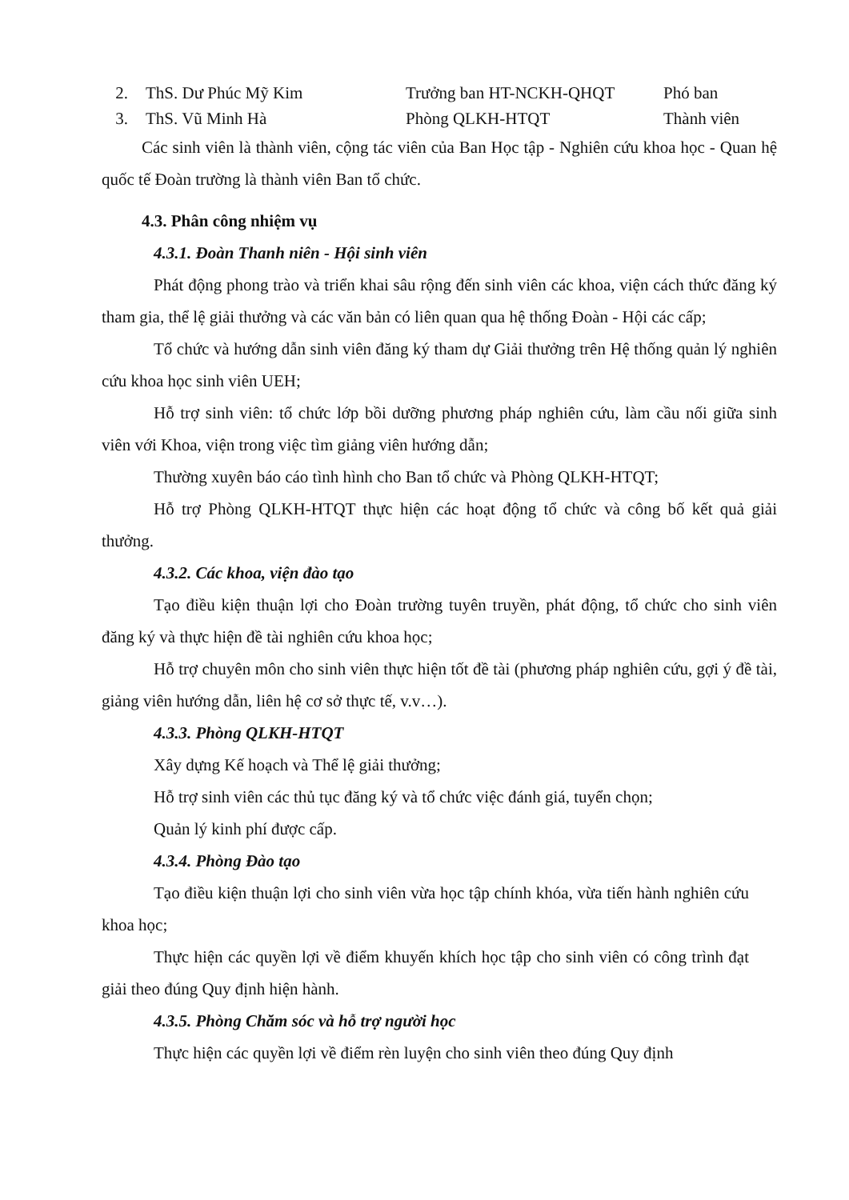2. ThS. Dư Phúc Mỹ Kim Trưởng ban HT-NCKH-QHQT Phó ban
3. ThS. Vũ Minh Hà Phòng QLKH-HTQT Thành viên
Các sinh viên là thành viên, cộng tác viên của Ban Học tập - Nghiên cứu khoa học - Quan hệ quốc tế Đoàn trường là thành viên Ban tổ chức.
4.3. Phân công nhiệm vụ
4.3.1. Đoàn Thanh niên - Hội sinh viên
Phát động phong trào và triển khai sâu rộng đến sinh viên các khoa, viện cách thức đăng ký tham gia, thể lệ giải thưởng và các văn bản có liên quan qua hệ thống Đoàn - Hội các cấp;
Tổ chức và hướng dẫn sinh viên đăng ký tham dự Giải thưởng trên Hệ thống quản lý nghiên cứu khoa học sinh viên UEH;
Hỗ trợ sinh viên: tổ chức lớp bồi dưỡng phương pháp nghiên cứu, làm cầu nối giữa sinh viên với Khoa, viện trong việc tìm giảng viên hướng dẫn;
Thường xuyên báo cáo tình hình cho Ban tổ chức và Phòng QLKH-HTQT;
Hỗ trợ Phòng QLKH-HTQT thực hiện các hoạt động tổ chức và công bố kết quả giải thưởng.
4.3.2. Các khoa, viện đào tạo
Tạo điều kiện thuận lợi cho Đoàn trường tuyên truyền, phát động, tổ chức cho sinh viên đăng ký và thực hiện đề tài nghiên cứu khoa học;
Hỗ trợ chuyên môn cho sinh viên thực hiện tốt đề tài (phương pháp nghiên cứu, gợi ý đề tài, giảng viên hướng dẫn, liên hệ cơ sở thực tế, v.v…).
4.3.3. Phòng QLKH-HTQT
Xây dựng Kế hoạch và Thể lệ giải thưởng;
Hỗ trợ sinh viên các thủ tục đăng ký và tổ chức việc đánh giá, tuyển chọn;
Quản lý kinh phí được cấp.
4.3.4. Phòng Đào tạo
Tạo điều kiện thuận lợi cho sinh viên vừa học tập chính khóa, vừa tiến hành nghiên cứu khoa học;
Thực hiện các quyền lợi về điểm khuyến khích học tập cho sinh viên có công trình đạt giải theo đúng Quy định hiện hành.
4.3.5. Phòng Chăm sóc và hỗ trợ người học
Thực hiện các quyền lợi về điểm rèn luyện cho sinh viên theo đúng Quy định